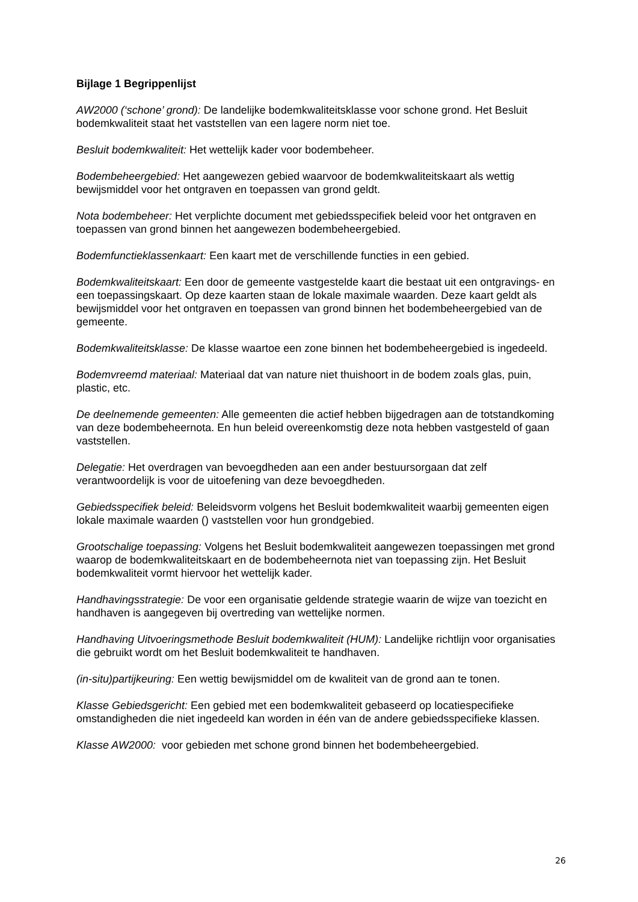Bijlage 1 Begrippenlijst
AW2000 (‘schone’ grond): De landelijke bodemkwaliteitsklasse voor schone grond. Het Besluit bodemkwaliteit staat het vaststellen van een lagere norm niet toe.
Besluit bodemkwaliteit: Het wettelijk kader voor bodembeheer.
Bodembeheergebied: Het aangewezen gebied waarvoor de bodemkwaliteitskaart als wettig bewijsmiddel voor het ontgraven en toepassen van grond geldt.
Nota bodembeheer: Het verplichte document met gebiedsspecifiek beleid voor het ontgraven en toepassen van grond binnen het aangewezen bodembeheergebied.
Bodemfunctieklassenkaart: Een kaart met de verschillende functies in een gebied.
Bodemkwaliteitskaart: Een door de gemeente vastgestelde kaart die bestaat uit een ontgravings- en een toepassingskaart. Op deze kaarten staan de lokale maximale waarden. Deze kaart geldt als bewijsmiddel voor het ontgraven en toepassen van grond binnen het bodembeheergebied van de gemeente.
Bodemkwaliteitsklasse: De klasse waartoe een zone binnen het bodembeheergebied is ingedeeld.
Bodemvreemd materiaal: Materiaal dat van nature niet thuishoort in de bodem zoals glas, puin, plastic, etc.
De deelnemende gemeenten: Alle gemeenten die actief hebben bijgedragen aan de totstandkoming van deze bodembeheernota. En hun beleid overeenkomstig deze nota hebben vastgesteld of gaan vaststellen.
Delegatie: Het overdragen van bevoegdheden aan een ander bestuursorgaan dat zelf verantwoordelijk is voor de uitoefening van deze bevoegdheden.
Gebiedsspecifiek beleid: Beleidsvorm volgens het Besluit bodemkwaliteit waarbij gemeenten eigen lokale maximale waarden () vaststellen voor hun grondgebied.
Grootschalige toepassing: Volgens het Besluit bodemkwaliteit aangewezen toepassingen met grond waarop de bodemkwaliteitskaart en de bodembeheernota niet van toepassing zijn. Het Besluit bodemkwaliteit vormt hiervoor het wettelijk kader.
Handhavingsstrategie: De voor een organisatie geldende strategie waarin de wijze van toezicht en handhaven is aangegeven bij overtreding van wettelijke normen.
Handhaving Uitvoeringsmethode Besluit bodemkwaliteit (HUM): Landelijke richtlijn voor organisaties die gebruikt wordt om het Besluit bodemkwaliteit te handhaven.
(in-situ)partijkeuring: Een wettig bewijsmiddel om de kwaliteit van de grond aan te tonen.
Klasse Gebiedsgericht: Een gebied met een bodemkwaliteit gebaseerd op locatiespecifieke omstandigheden die niet ingedeeld kan worden in één van de andere gebiedsspecifieke klassen.
Klasse AW2000: voor gebieden met schone grond binnen het bodembeheergebied.
26